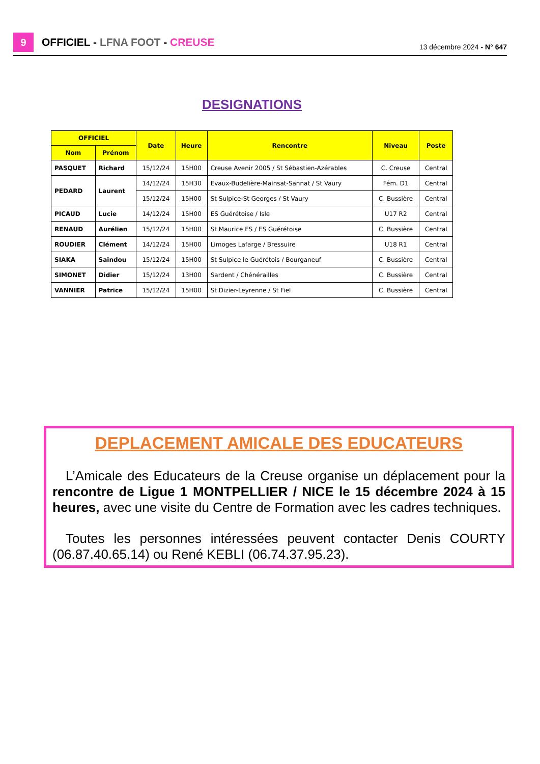9
OFFICIEL - LFNA FOOT - CREUSE 13 décembre 2024 - N° 647
DESIGNATIONS
| OFFICIEL | | Date | Heure | Rencontre | Niveau | Poste |
| --- | --- | --- | --- | --- | --- | --- |
| Nom | Prénom | | | | | |
| PASQUET | Richard | 15/12/24 | 15H00 | Creuse Avenir 2005 / St Sébastien-Azérables | C. Creuse | Central |
| PEDARD | Laurent | 14/12/24 | 15H30 | Evaux-Budelière-Mainsat-Sannat / St Vaury | Fém. D1 | Central |
| | | 15/12/24 | 15H00 | St Sulpice-St Georges / St Vaury | C. Bussière | Central |
| PICAUD | Lucie | 14/12/24 | 15H00 | ES Guérétoise / Isle | U17 R2 | Central |
| RENAUD | Aurélien | 15/12/24 | 15H00 | St Maurice ES / ES Guérétoise | C. Bussière | Central |
| ROUDIER | Clément | 14/12/24 | 15H00 | Limoges Lafarge / Bressuire | U18 R1 | Central |
| SIAKA | Saindou | 15/12/24 | 15H00 | St Sulpice le Guérétois / Bourganeuf | C. Bussière | Central |
| SIMONET | Didier | 15/12/24 | 13H00 | Sardent / Chénérailles | C. Bussière | Central |
| VANNIER | Patrice | 15/12/24 | 15H00 | St Dizier-Leyrenne / St Fiel | C. Bussière | Central |
DEPLACEMENT AMICALE DES EDUCATEURS
L’Amicale des Educateurs de la Creuse organise un déplacement pour la rencontre de Ligue 1 MONTPELLIER / NICE le 15 décembre 2024 à 15 heures, avec une visite du Centre de Formation avec les cadres techniques.
Toutes les personnes intéressées peuvent contacter Denis COURTY (06.87.40.65.14) ou René KEBLI (06.74.37.95.23).